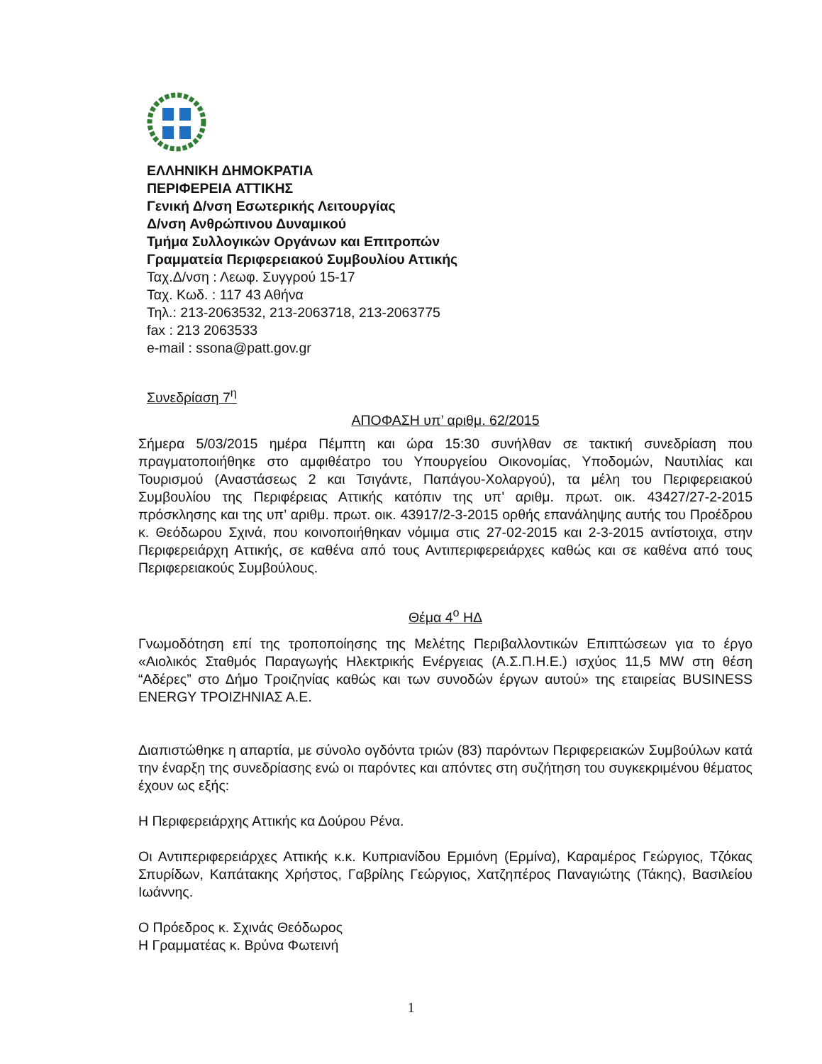ΕΛΛΗΝΙΚΗ ΔΗΜΟΚΡΑΤΙΑ
ΠΕΡΙΦΕΡΕΙΑ ΑΤΤΙΚΗΣ
Γενική Δ/νση Εσωτερικής Λειτουργίας
Δ/νση Ανθρώπινου Δυναμικού
Τμήμα Συλλογικών Οργάνων και Επιτροπών
Γραμματεία Περιφερειακού Συμβουλίου Αττικής
Ταχ.Δ/νση : Λεωφ. Συγγρού 15-17
Ταχ. Κωδ. : 117 43 Αθήνα
Τηλ.: 213-2063532, 213-2063718, 213-2063775
fax : 213 2063533
e-mail : ssona@patt.gov.gr
Συνεδρίαση 7<sup>η</sup>
ΑΠΟΦΑΣΗ υπ’ αριθμ. 62/2015
Σήμερα 5/03/2015 ημέρα Πέμπτη και ώρα 15:30 συνήλθαν σε τακτική συνεδρίαση που πραγματοποιήθηκε στο αμφιθέατρο του Υπουργείου Οικονομίας, Υποδομών, Ναυτιλίας και Τουρισμού (Αναστάσεως 2 και Τσιγάντε, Παπάγου-Χολαργού), τα μέλη του Περιφερειακού Συμβουλίου της Περιφέρειας Αττικής κατόπιν της υπ’ αριθμ. πρωτ. οικ. 43427/27-2-2015 πρόσκλησης και της υπ’ αριθμ. πρωτ. οικ. 43917/2-3-2015 ορθής επανάληψης αυτής του Προέδρου κ. Θεόδωρου Σχινά, που κοινοποιήθηκαν νόμιμα στις 27-02-2015 και 2-3-2015 αντίστοιχα, στην Περιφερειάρχη Αττικής, σε καθένα από τους Αντιπεριφερειάρχες καθώς και σε καθένα από τους Περιφερειακούς Συμβούλους.
Θέμα 4<sup>ο</sup> ΗΔ
Γνωμοδότηση επί της τροποποίησης της Μελέτης Περιβαλλοντικών Επιπτώσεων για το έργο «Αιολικός Σταθμός Παραγωγής Ηλεκτρικής Ενέργειας (Α.Σ.Π.Η.Ε.) ισχύος 11,5 MW στη θέση “Αδέρες” στο Δήμο Τροιζηνίας καθώς και των συνοδών έργων αυτού» της εταιρείας BUSINESS ENERGY ΤΡΟΙΖΗΝΙΑΣ Α.Ε.
Διαπιστώθηκε η απαρτία, με σύνολο ογδόντα τριών (83) παρόντων Περιφερειακών Συμβούλων κατά την έναρξη της συνεδρίασης ενώ οι παρόντες και απόντες στη συζήτηση του συγκεκριμένου θέματος έχουν ως εξής:
Η Περιφερειάρχης Αττικής κα Δούρου Ρένα.
Οι Αντιπεριφερειάρχες Αττικής κ.κ. Κυπριανίδου Ερμιόνη (Ερμίνα), Καραμέρος Γεώργιος, Τζόκας Σπυρίδων, Καπάτακης Χρήστος, Γαβρίλης Γεώργιος, Χατζηπέρος Παναγιώτης (Τάκης), Βασιλείου Ιωάννης.
Ο Πρόεδρος κ. Σχινάς Θεόδωρος
Η Γραμματέας κ. Βρύνα Φωτεινή
1